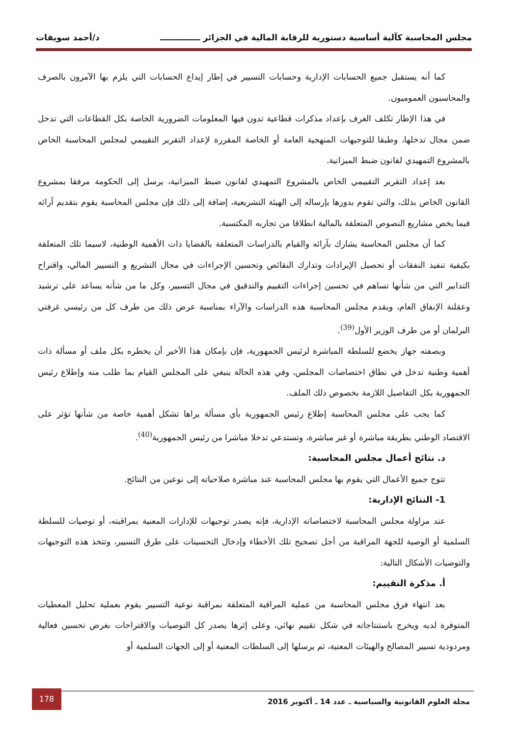مجلس المحاسبة كآلية أساسية دستورية للرقابة المالية في الجزائر ــــــــــــــ د/أحمد سويقات
كما أنه يستقبل جميع الحسابات الإدارية وحسابات التسيير في إطار إيداع الحسابات التي يلزم بها الآمرون بالصرف والمحاسبون العموميون.
في هذا الإطار تكلف الغرف بإعداد مذكرات قطاعية تدون فيها المعلومات الضرورية الخاصة بكل القطاعات التي تدخل ضمن مجال تدخلها، وطبقا للتوجيهات المنهجية العامة أو الخاصة المقررة لإعداد التقرير التقييمي لمجلس المحاسبة الخاص بالمشروع التمهيدي لقانون ضبط الميزانية.
بعد إعداد التقرير التقييمي الخاص بالمشروع التمهيدي لقانون ضبط الميزانية، يرسل إلى الحكومة مرفقا بمشروع القانون الخاص بذلك، والتي تقوم بدورها بإرساله إلى الهيئة التشريعية، إضافة إلى ذلك فإن مجلس المحاسبة يقوم بتقديم آرائه فيما يخص مشاريع النصوص المتعلقة بالمالية انطلاقا من تجاربه المكتسبة.
كما أن مجلس المحاسبة يشارك بآرائه والقيام بالدراسات المتعلقة بالقضايا ذات الأهمية الوطنية، لاسيما تلك المتعلقة بكيفية تنفيذ النفقات أو تحصيل الإيرادات وتدارك النقائص وتحسين الإجراءات في مجال التشريع و التسيير المالي، واقتراح التدابير التي من شأنها تساهم في تحسين إجراءات التقييم والتدقيق في مجال التسيير، وكل ما من شأنه يساعد على ترشيد وعقلنة الإنفاق العام، ويقدم مجلس المحاسبة هذه الدراسات والآراء بمناسبة عرض ذلك من طرف كل من رئيسي غرفتي البرلمان أو من طرف الوزير الأول<sup>(39)</sup>.
وبصفته جهاز يخضع للسلطة المباشرة لرئيس الجمهورية، فإن بإمكان هذا الأخير أن يخطره بكل ملف أو مسألة ذات أهمية وطنية تدخل في نطاق اختصاصات المجلس، وفي هذه الحالة ينبغي على المجلس القيام بما طلب منه وإطلاع رئيس الجمهورية بكل التفاصيل اللازمة بخصوص ذلك الملف.
كما يجب على مجلس المحاسبة إطلاع رئيس الجمهورية بأي مسألة يراها تشكل أهمية خاصة من شأنها تؤثر على الاقتصاد الوطني بطريقة مباشرة أو غير مباشرة، وتستدعي تدخلا مباشرا من رئيس الجمهورية<sup>(40)</sup>.
د. نتائج أعمال مجلس المحاسبة:
تتوج جميع الأعمال التي يقوم بها مجلس المحاسبة عند مباشرة صلاحياته إلى نوعين من النتائج.
1- النتائج الإدارية:
عند مزاولة مجلس المحاسبة لاختصاصاته الإدارية، فإنه يصدر توجيهات للإدارات المعنية بمراقبته، أو توصيات للسلطة السلمية أو الوصية للجهة المراقبة من أجل تصحيح تلك الأخطاء وإدخال التحسينات على طرق التسيير، وتتخذ هذه التوجيهات والتوصيات الأشكال التالية:
أ. مذكرة التقييم:
بعد انتهاء فرق مجلس المحاسبة من عملية المراقبة المتعلقة بمراقبة نوعية التسيير يقوم بعملية تحليل المعطيات المتوفرة لديه ويخرج باستنتاجاته في شكل تقييم نهائي، وعلى إثرها يصدر كل التوصيات والاقتراحات بغرض تحسين فعالية ومردودية تسيير المصالح والهيئات المعنية، ثم يرسلها إلى السلطات المعنية أو إلى الجهات السلمية أو
مجلة العلوم القانونية والسياسية ـ عدد 14 ـ أكتوبر 2016
178